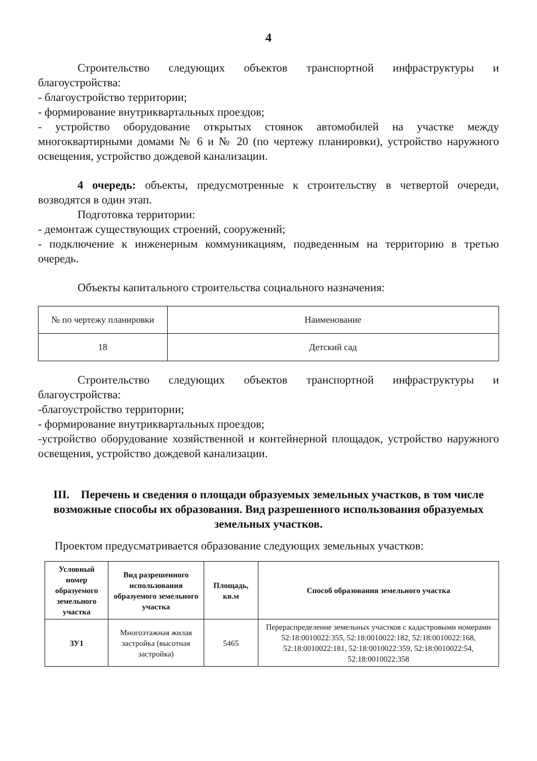4
Строительство следующих объектов транспортной инфраструктуры и благоустройства:
- благоустройство территории;
- формирование внутриквартальных проездов;
- устройство оборудование открытых стоянок автомобилей на участке между многоквартирными домами № 6 и № 20 (по чертежу планировки), устройство наружного освещения, устройство дождевой канализации.
4 очередь: объекты, предусмотренные к строительству в четвертой очереди, возводятся в один этап.
Подготовка территории:
- демонтаж существующих строений, сооружений;
- подключение к инженерным коммуникациям, подведенным на территорию в третью очередь.
Объекты капитального строительства социального назначения:
| № по чертежу планировки | Наименование |
| 18 | Детский сад |
Строительство следующих объектов транспортной инфраструктуры и благоустройства:
-благоустройство территории;
- формирование внутриквартальных проездов;
-устройство оборудование хозяйственной и контейнерной площадок, устройство наружного освещения, устройство дождевой канализации.
III. Перечень и сведения о площади образуемых земельных участков, в том числе возможные способы их образования. Вид разрешенного использования образуемых земельных участков.
Проектом предусматривается образование следующих земельных участков:
| Условный номер образуемого земельного участка | Вид разрешенного использования образуемого земельного участка | Площадь, кв.м | Способ образования земельного участка |
| --- | --- | --- | --- |
| ЗУ1 | Многоэтажная жилая застройка (высотная застройка) | 5465 | Перераспределение земельных участков с кадастровыми номерами 52:18:0010022:355, 52:18:0010022:182, 52:18:0010022:168, 52:18:0010022:181, 52:18:0010022:359, 52:18:0010022:54, 52:18:0010022:358 |